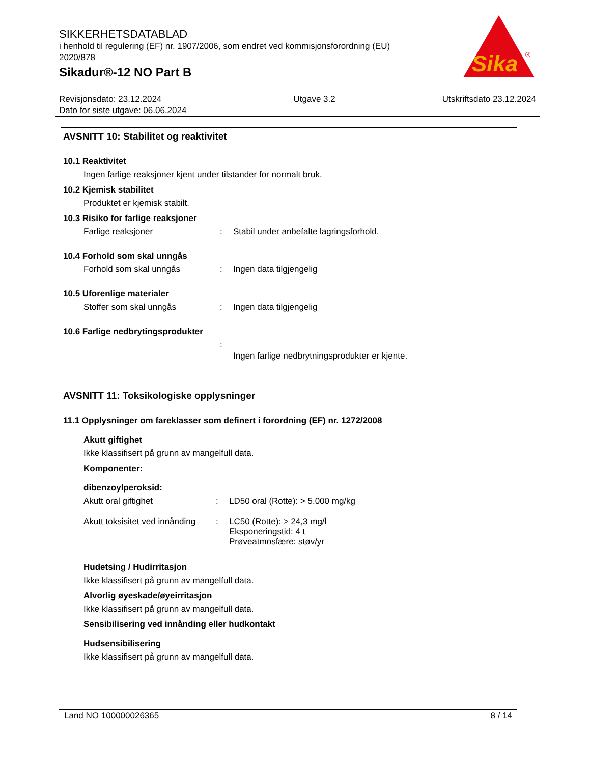SIKKERHETSDATABLAD
i henhold til regulering (EF) nr. 1907/2006, som endret ved kommisjonsforordning (EU) 2020/878
Sikadur®-12 NO Part B
Sika
®
Revisjonsdato: 23.12.2024
Dato for siste utgave: 06.06.2024
Utgave 3.2 Utskriftsdato 23.12.2024
AVSNITT 10: Stabilitet og reaktivitet
10.1 Reaktivitet
Ingen farlige reaksjoner kjent under tilstander for normalt bruk.
10.2 Kjemisk stabilitet
Produktet er kjemisk stabilt.
10.3 Risiko for farlige reaksjoner
Farlige reaksjoner: Stabil under anbefalte lagringsforhold.
10.4 Forhold som skal unngås
Forhold som skal unngås: Ingen data tilgjengelig
10.5 Uforenlige materialer
Stoffer som skal unngås: Ingen data tilgjengelig
10.6 Farlige nedbrytingsprodukter
: Ingen farlige nedbrytningsprodukter er kjente.
AVSNITT 11: Toksikologiske opplysninger
11.1 Opplysninger om fareklasser som definert i forordning (EF) nr. 1272/2008
Akutt giftighet
Ikke klassifisert på grunn av mangelfull data.
Komponenter:
dibenzoylperoksid:
Akutt oral giftighet: LD50 oral (Rotte): > 5.000 mg/kg
Akutt toksisitet ved innånding: LC50 (Rotte): > 24,3 mg/l
Eksponeringstid: 4 t
Prøveatmosfære: støv/yr
Hudetsing / Hudirritasjon
Ikke klassifisert på grunn av mangelfull data.
Alvorlig øyeskade/øyeirritasjon
Ikke klassifisert på grunn av mangelfull data.
Sensibilisering ved innånding eller hudkontakt
Hudsensibilisering
Ikke klassifisert på grunn av mangelfull data.
Land NO 100000026365 8 / 14